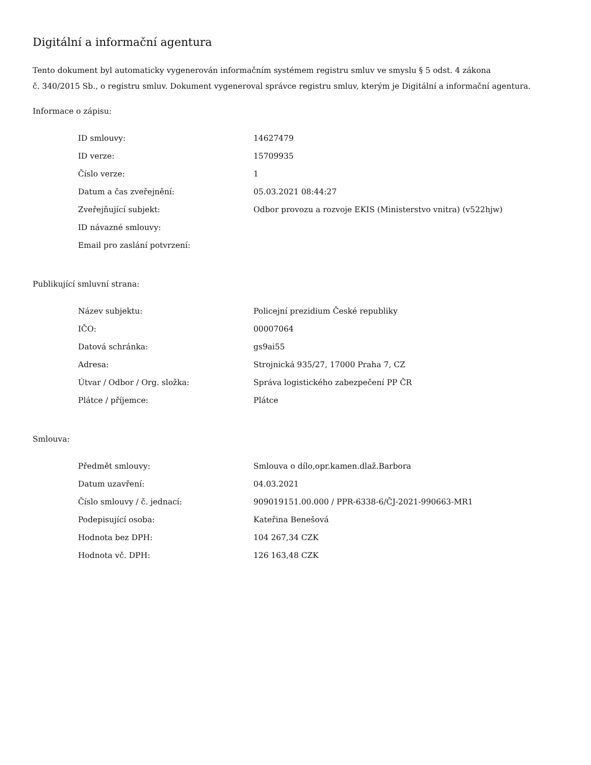Digitální a informační agentura
Tento dokument byl automaticky vygenerován informačním systémem registru smluv ve smyslu § 5 odst. 4 zákona
č. 340/2015 Sb., o registru smluv. Dokument vygeneroval správce registru smluv, kterým je Digitální a informační agentura.
Informace o zápisu:
| ID smlouvy: | 14627479 |
| ID verze: | 15709935 |
| Číslo verze: | 1 |
| Datum a čas zveřejnění: | 05.03.2021 08:44:27 |
| Zveřejňující subjekt: | Odbor provozu a rozvoje EKIS (Ministerstvo vnitra) (v522hjw) |
| ID návazné smlouvy: | |
| Email pro zaslání potvrzení: | |
Publikující smluvní strana:
| Název subjektu: | Policejní prezidium České republiky |
| IČO: | 00007064 |
| Datová schránka: | gs9ai55 |
| Adresa: | Strojnická 935/27, 17000 Praha 7, CZ |
| Útvar / Odbor / Org. složka: | Správa logistického zabezpečení PP ČR |
| Plátce / příjemce: | Plátce |
Smlouva:
| Předmět smlouvy: | Smlouva o dílo,opr.kamen.dlaž.Barbora |
| Datum uzavření: | 04.03.2021 |
| Číslo smlouvy / č. jednací: | 909019151.00.000 / PPR-6338-6/ČJ-2021-990663-MR1 |
| Podepisující osoba: | Kateřina Benešová |
| Hodnota bez DPH: | 104 267,34 CZK |
| Hodnota vč. DPH: | 126 163,48 CZK |